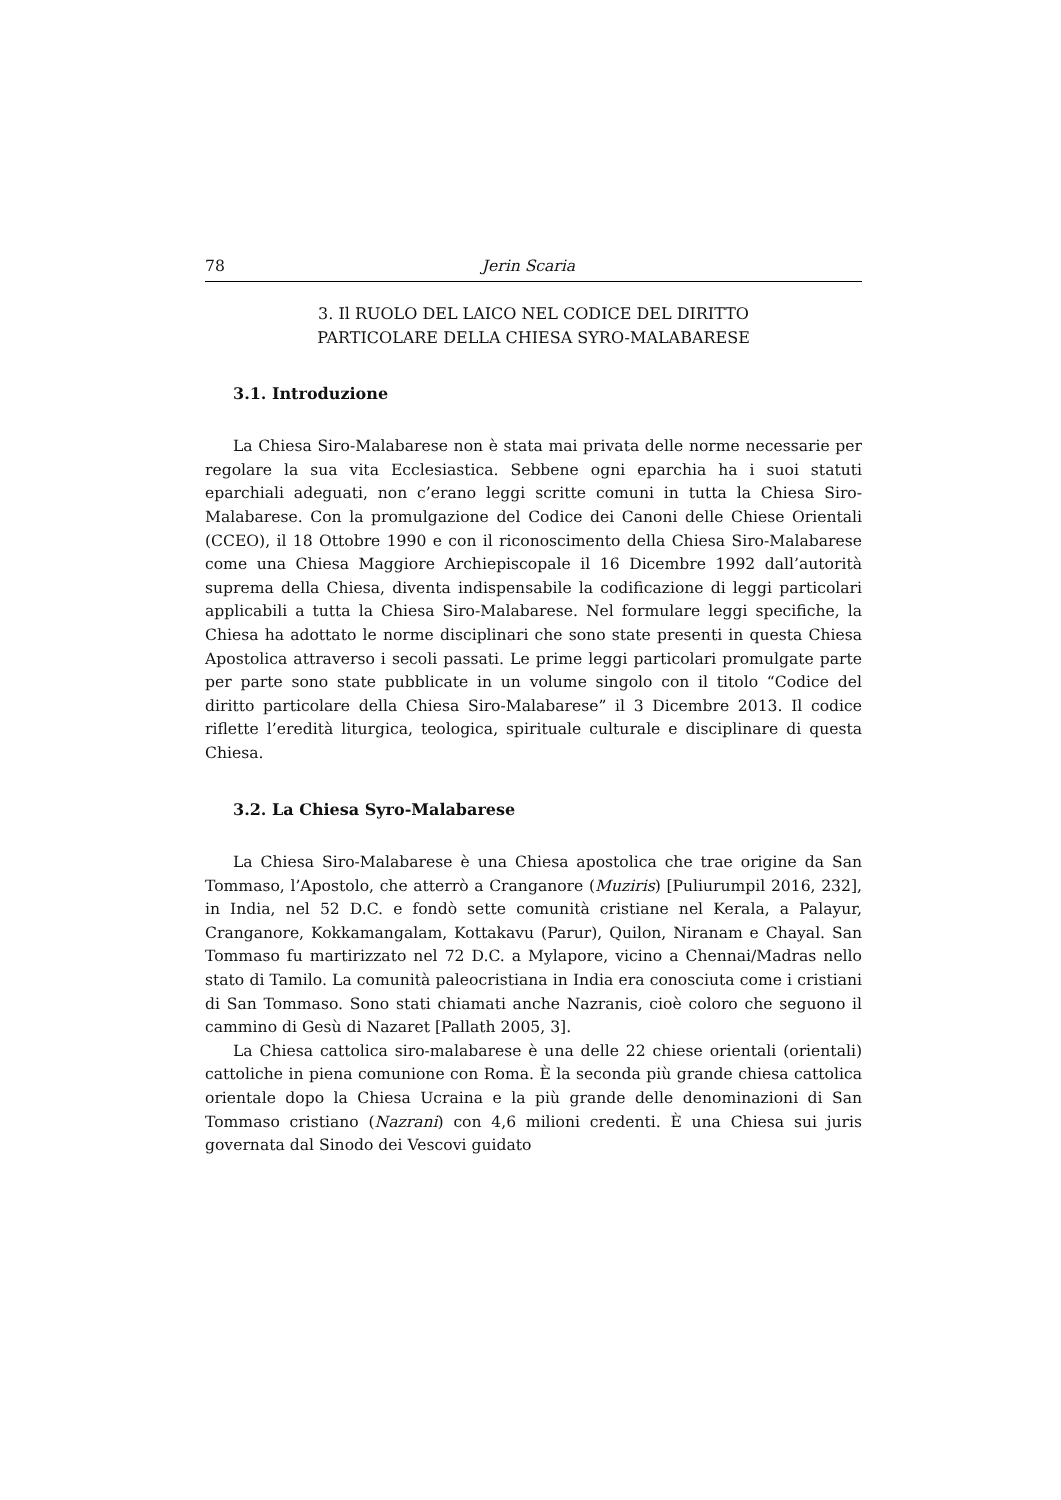78 Jerin Scaria
3. Il RUOLO DEL LAICO NEL CODICE DEL DIRITTO
PARTICOLARE DELLA CHIESA SYRO-MALABARESE
3.1. Introduzione
La Chiesa Siro-Malabarese non è stata mai privata delle norme necessarie per regolare la sua vita Ecclesiastica. Sebbene ogni eparchia ha i suoi statuti eparchiali adeguati, non c’erano leggi scritte comuni in tutta la Chiesa Siro-Malabarese. Con la promulgazione del Codice dei Canoni delle Chiese Orientali (CCEO), il 18 Ottobre 1990 e con il riconoscimento della Chiesa Siro-Malabarese come una Chiesa Maggiore Archiepiscopale il 16 Dicembre 1992 dall’autorità suprema della Chiesa, diventa indispensabile la codificazione di leggi particolari applicabili a tutta la Chiesa Siro-Malabarese. Nel formulare leggi specifiche, la Chiesa ha adottato le norme disciplinari che sono state presenti in questa Chiesa Apostolica attraverso i secoli passati. Le prime leggi particolari promulgate parte per parte sono state pubblicate in un volume singolo con il titolo “Codice del diritto particolare della Chiesa Siro-Malabarese” il 3 Dicembre 2013. Il codice riflette l’eredità liturgica, teologica, spirituale culturale e disciplinare di questa Chiesa.
3.2. La Chiesa Syro-Malabarese
La Chiesa Siro-Malabarese è una Chiesa apostolica che trae origine da San Tommaso, l’Apostolo, che atterrò a Cranganore (Muziris) [Puliurumpil 2016, 232], in India, nel 52 D.C. e fondò sette comunità cristiane nel Kerala, a Palayur, Cranganore, Kokkamangalam, Kottakavu (Parur), Quilon, Niranam e Chayal. San Tommaso fu martirizzato nel 72 D.C. a Mylapore, vicino a Chennai/Madras nello stato di Tamilo. La comunità paleocristiana in India era conosciuta come i cristiani di San Tommaso. Sono stati chiamati anche Nazranis, cioè coloro che seguono il cammino di Gesù di Nazaret [Pallath 2005, 3].
La Chiesa cattolica siro-malabarese è una delle 22 chiese orientali (orientali) cattoliche in piena comunione con Roma. È la seconda più grande chiesa cattolica orientale dopo la Chiesa Ucraina e la più grande delle denominazioni di San Tommaso cristiano (Nazrani) con 4,6 milioni credenti. È una Chiesa sui juris governata dal Sinodo dei Vescovi guidato